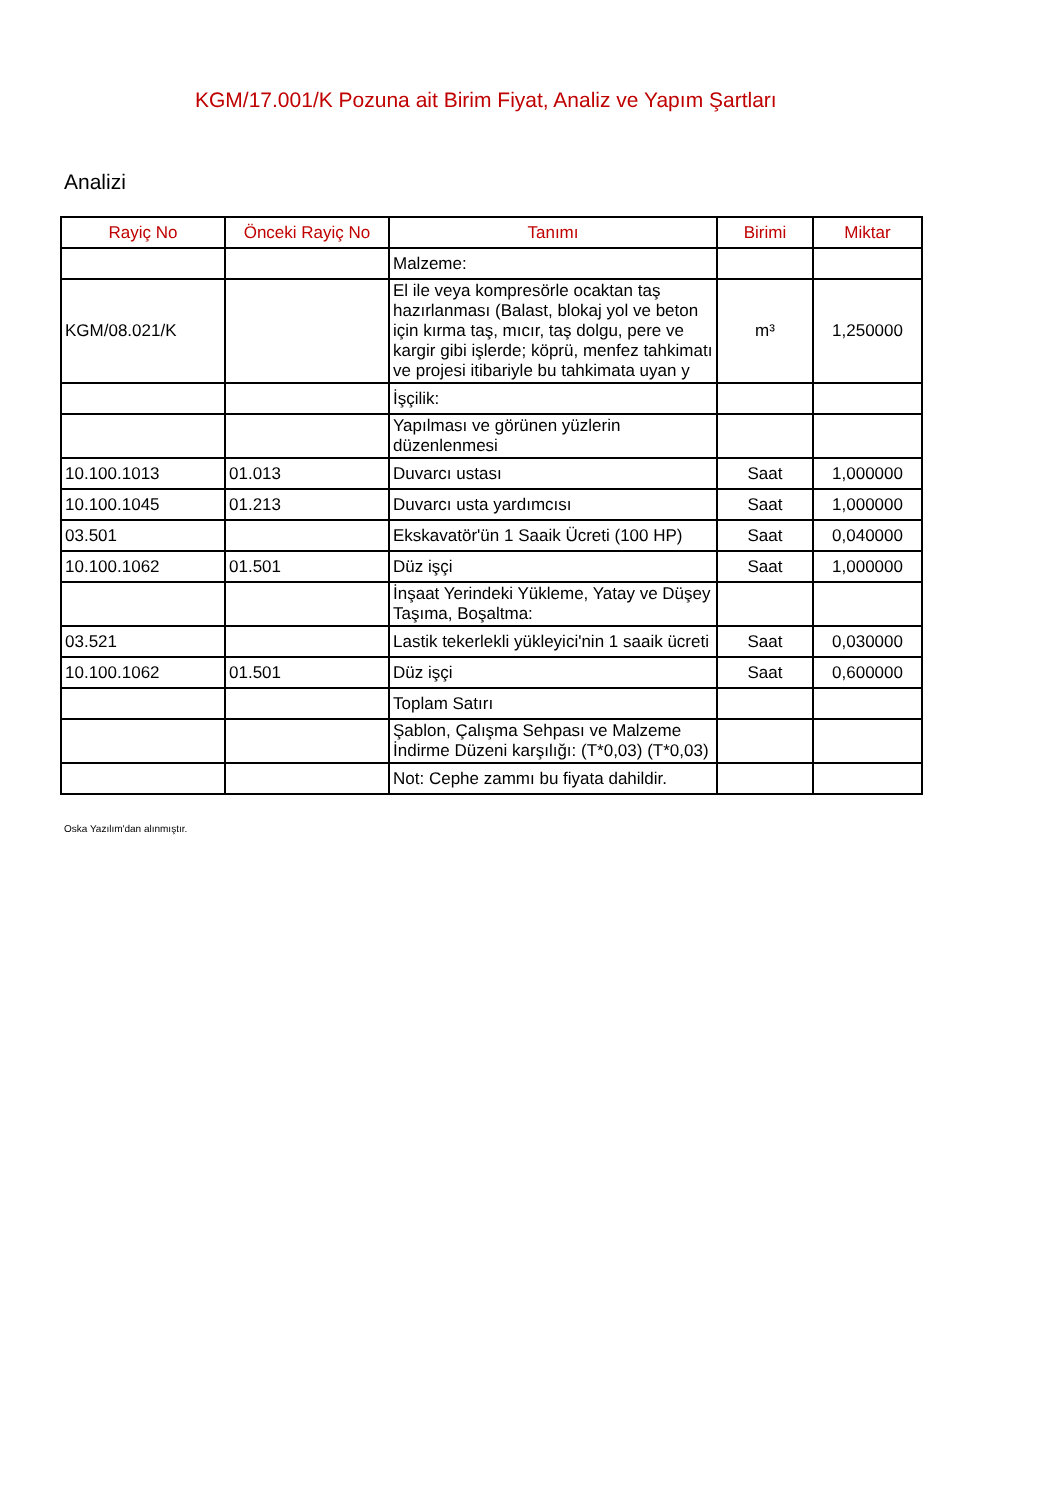KGM/17.001/K Pozuna ait Birim Fiyat, Analiz ve Yapım Şartları
Analizi
| Rayiç No | Önceki Rayiç No | Tanımı | Birimi | Miktar |
| --- | --- | --- | --- | --- |
| | | Malzeme: | | |
| KGM/08.021/K | | El ile veya kompresörle ocaktan taş hazırlanması (Balast, blokaj yol ve beton için kırma taş, mıcır, taş dolgu, pere ve kargir gibi işlerde; köprü, menfez tahkimatı ve projesi itibariyle bu tahkimata uyan y | m³ | 1,250000 |
| | | İşçilik: | | |
| | | Yapılması ve görünen yüzlerin düzenlenmesi | | |
| 10.100.1013 | 01.013 | Duvarcı ustası | Saat | 1,000000 |
| 10.100.1045 | 01.213 | Duvarcı usta yardımcısı | Saat | 1,000000 |
| 03.501 | | Ekskavatör'ün 1 Saaik Ücreti (100 HP) | Saat | 0,040000 |
| 10.100.1062 | 01.501 | Düz işçi | Saat | 1,000000 |
| | | İnşaat Yerindeki Yükleme, Yatay ve Düşey Taşıma, Boşaltma: | | |
| 03.521 | | Lastik tekerlekli yükleyici'nin 1 saaik ücreti | Saat | 0,030000 |
| 10.100.1062 | 01.501 | Düz işçi | Saat | 0,600000 |
| | | Toplam Satırı | | |
| | | Şablon, Çalışma Sehpası ve Malzeme İndirme Düzeni karşılığı: (T*0,03) (T*0,03) | | |
| | | Not: Cephe zammı bu fiyata dahildir. | | |
Oska Yazılım'dan alınmıştır.